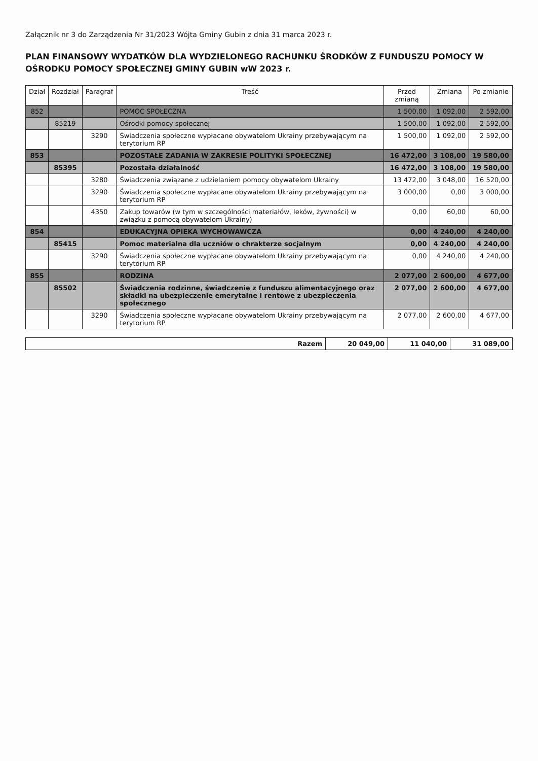Załącznik nr 3 do Zarządzenia Nr 31/2023 Wójta Gminy Gubin z dnia 31 marca 2023 r.
PLAN FINANSOWY WYDATKÓW DLA WYDZIELONEGO RACHUNKU ŚRODKÓW Z FUNDUSZU POMOCY W OŚRODKU POMOCY SPOŁECZNEJ GMINY GUBIN wW 2023 r.
| Dział | Rozdział | Paragraf | Treść | Przed zmianą | Zmiana | Po zmianie |
| --- | --- | --- | --- | --- | --- | --- |
| 852 | | | POMOC SPOŁECZNA | 1 500,00 | 1 092,00 | 2 592,00 |
| | 85219 | | Ośrodki pomocy społecznej | 1 500,00 | 1 092,00 | 2 592,00 |
| | | 3290 | Świadczenia społeczne wypłacane obywatelom Ukrainy przebywającym na terytorium RP | 1 500,00 | 1 092,00 | 2 592,00 |
| 853 | | | POZOSTAŁE ZADANIA W ZAKRESIE POLITYKI SPOŁECZNEJ | 16 472,00 | 3 108,00 | 19 580,00 |
| | 85395 | | Pozostała działalność | 16 472,00 | 3 108,00 | 19 580,00 |
| | | 3280 | Świadczenia związane z udzielaniem pomocy obywatelom Ukrainy | 13 472,00 | 3 048,00 | 16 520,00 |
| | | 3290 | Świadczenia społeczne wypłacane obywatelom Ukrainy przebywającym na terytorium RP | 3 000,00 | 0,00 | 3 000,00 |
| | | 4350 | Zakup towarów (w tym w szczególności materiałów, leków, żywności) w związku z pomocą obywatelom Ukrainy) | 0,00 | 60,00 | 60,00 |
| 854 | | | EDUKACYJNA OPIEKA WYCHOWAWCZA | 0,00 | 4 240,00 | 4 240,00 |
| | 85415 | | Pomoc materialna dla uczniów o chrakterze socjalnym | 0,00 | 4 240,00 | 4 240,00 |
| | | 3290 | Świadczenia społeczne wypłacane obywatelom Ukrainy przebywającym na terytorium RP | 0,00 | 4 240,00 | 4 240,00 |
| 855 | | | RODZINA | 2 077,00 | 2 600,00 | 4 677,00 |
| | 85502 | | Świadczenia rodzinne, świadczenie z funduszu alimentacyjnego oraz składki na ubezpieczenie emerytalne i rentowe z ubezpieczenia społecznego | 2 077,00 | 2 600,00 | 4 677,00 |
| | | 3290 | Świadczenia społeczne wypłacane obywatelom Ukrainy przebywającym na terytorium RP | 2 077,00 | 2 600,00 | 4 677,00 |
| Razem | 20 049,00 | 11 040,00 | 31 089,00 |